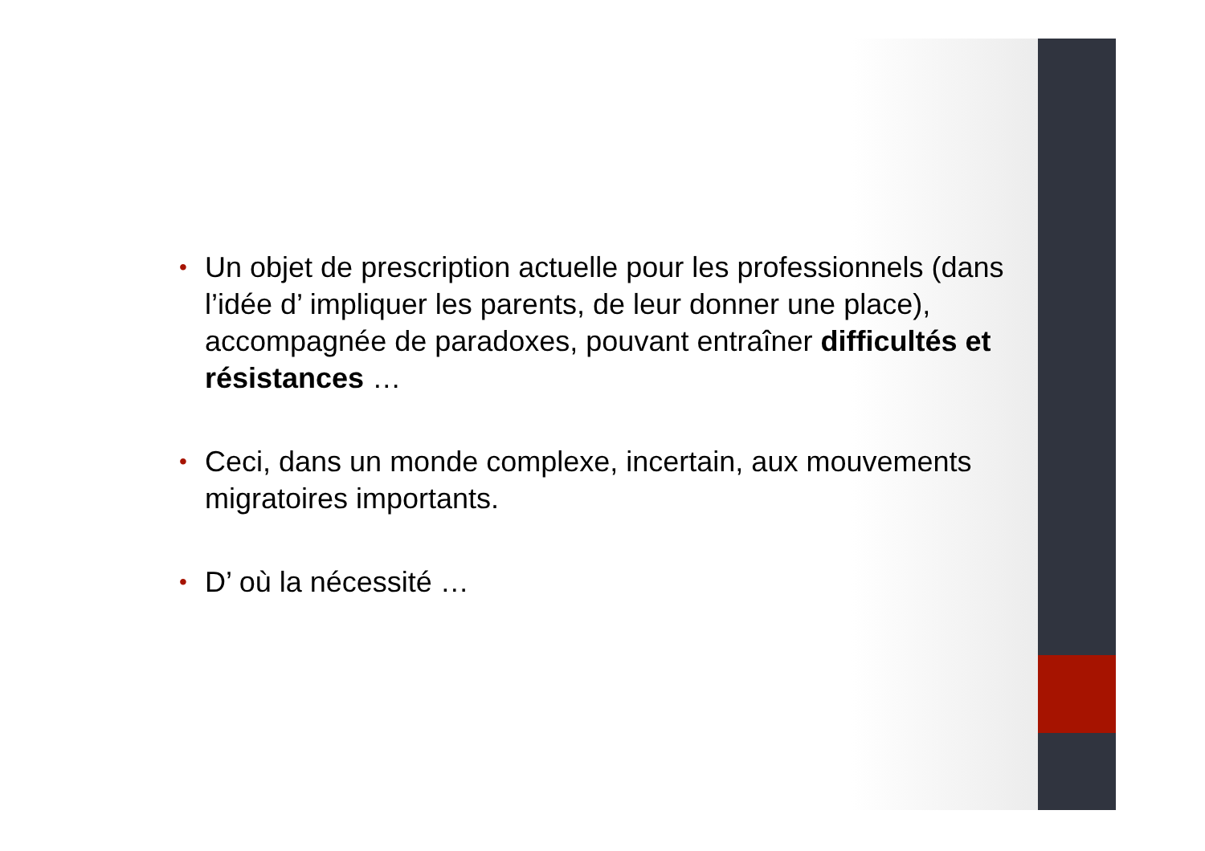• Un objet de prescription actuelle pour les professionnels (dans l’idée d’ impliquer les parents, de leur donner une place), accompagnée de paradoxes, pouvant entraîner difficultés et résistances …
• Ceci, dans un monde complexe, incertain, aux mouvements migratoires importants.
• D’ où la nécessité …